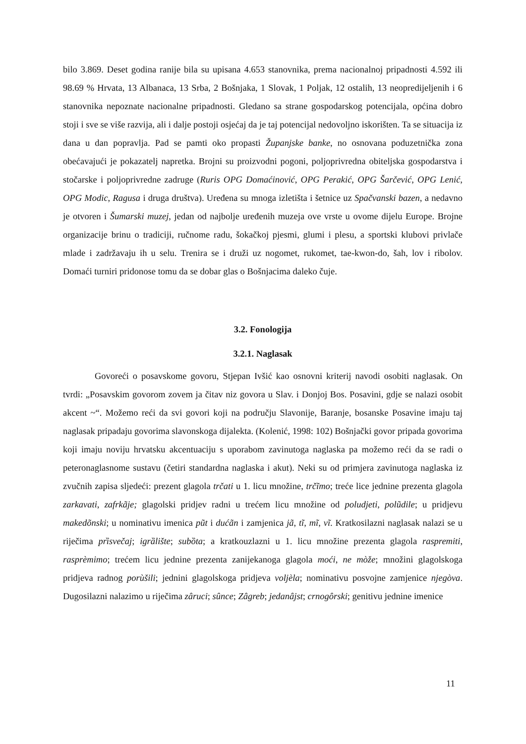bilo 3.869. Deset godina ranije bila su upisana 4.653 stanovnika, prema nacionalnoj pripadnosti 4.592 ili 98.69 % Hrvata, 13 Albanaca, 13 Srba, 2 Bošnjaka, 1 Slovak, 1 Poljak, 12 ostalih, 13 neopredijeljenih i 6 stanovnika nepoznate nacionalne pripadnosti. Gledano sa strane gospodarskog potencijala, općina dobro stoji i sve se više razvija, ali i dalje postoji osjećaj da je taj potencijal nedovoljno iskorišten. Ta se situacija iz dana u dan popravlja. Pad se pamti oko propasti Županjske banke, no osnovana poduzetnička zona obećavajući je pokazatelj napretka. Brojni su proizvodni pogoni, poljoprivredna obiteljska gospodarstva i stočarske i poljoprivredne zadruge (Ruris OPG Domaćinović, OPG Perakić, OPG Šarčević, OPG Lenić, OPG Modic, Ragusa i druga društva). Uređena su mnoga izletišta i šetnice uz Spačvanski bazen, a nedavno je otvoren i Šumarski muzej, jedan od najbolje uređenih muzeja ove vrste u ovome dijelu Europe. Brojne organizacije brinu o tradiciji, ručnome radu, šokačkoj pjesmi, glumi i plesu, a sportski klubovi privlače mlade i zadržavaju ih u selu. Trenira se i druži uz nogomet, rukomet, tae-kwon-do, šah, lov i ribolov. Domaći turniri pridonose tomu da se dobar glas o Bošnjacima daleko čuje.
3.2. Fonologija
3.2.1. Naglasak
Govoreći o posavskome govoru, Stjepan Ivšić kao osnovni kriterij navodi osobiti naglasak. On tvrdi: „Posavskim govorom zovem ja čitav niz govora u Slav. i Donjoj Bos. Posavini, gdje se nalazi osobit akcent ~“. Možemo reći da svi govori koji na području Slavonije, Baranje, bosanske Posavine imaju taj naglasak pripadaju govorima slavonskoga dijalekta. (Kolenić, 1998: 102) Bošnjački govor pripada govorima koji imaju noviju hrvatsku akcentuaciju s uporabom zavinutoga naglaska pa možemo reći da se radi o peteronaglasnome sustavu (četiri standardna naglaska i akut). Neki su od primjera zavinutoga naglaska iz zvučnih zapisa sljedeći: prezent glagola trčati u 1. licu množine, trčĩmo; treće lice jednine prezenta glagola zarkavati, zafrkãje; glagolski pridjev radni u trećem licu množine od poludjeti, polũdile; u pridjevu makedõnski; u nominativu imenica pũt i dućãn i zamjenica jã, tĩ, mĩ, vĩ. Kratkosilazni naglasak nalazi se u riječima prȉsvečaj; igrȁlište; subȍta; a kratkouzlazni u 1. licu množine prezenta glagola raspremiti, rasprèmimo; trećem licu jednine prezenta zanijekanoga glagola moći, ne mòže; množini glagolskoga pridjeva radnog porùšili; jednini glagolskoga pridjeva voljèla; nominativu posvojne zamjenice njegòva. Dugosilazni nalazimo u riječima zâruci; sûnce; Zâgreb; jedanâjst; crnogôrski; genitivu jednine imenice
11